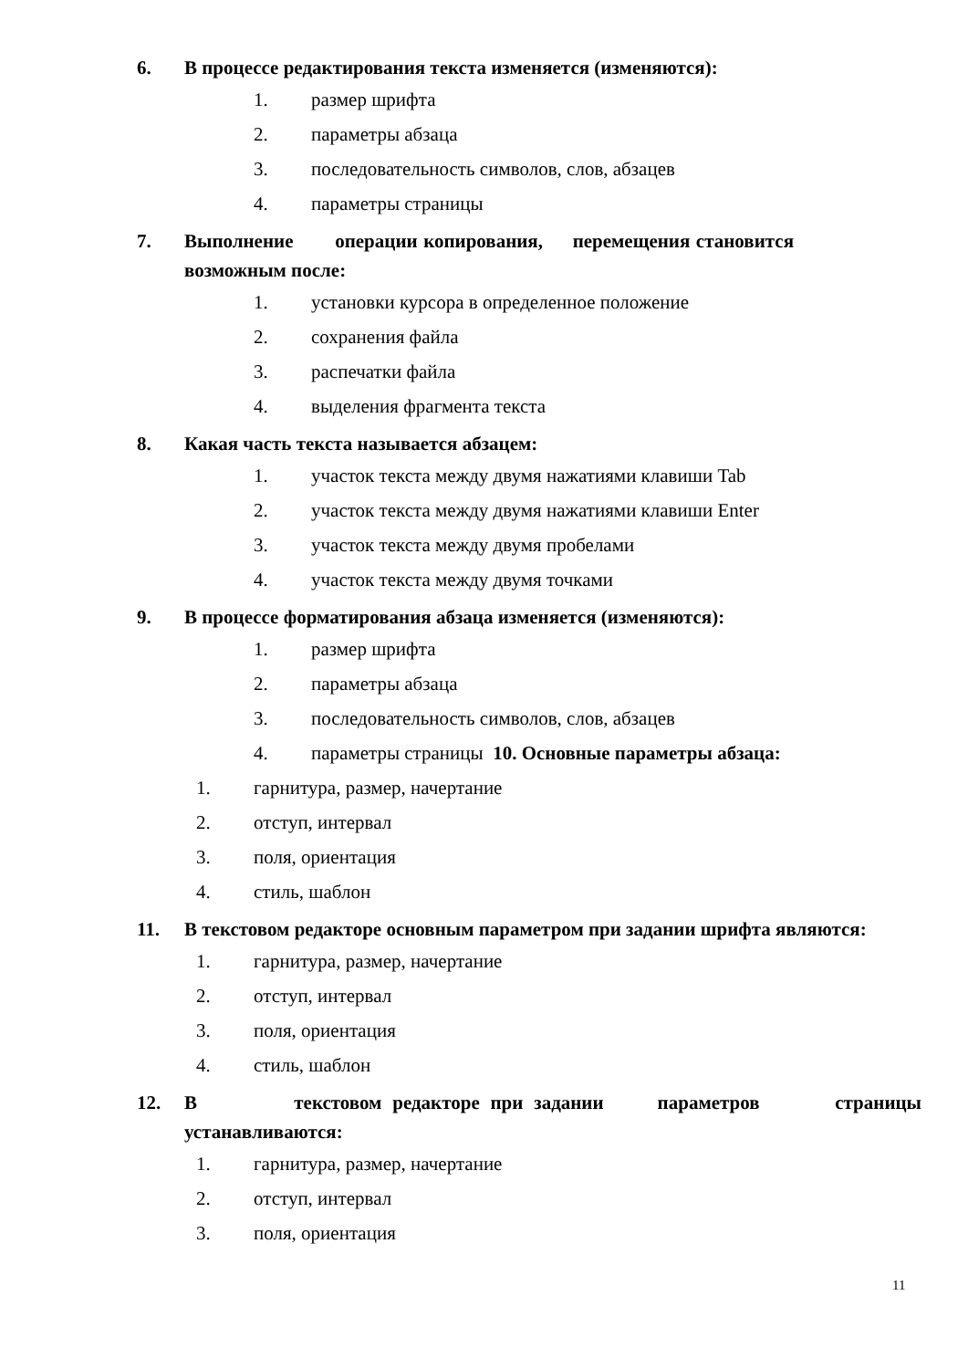6. В процессе редактирования текста изменяется (изменяются):
1. размер шрифта
2. параметры абзаца
3. последовательность символов, слов, абзацев
4. параметры страницы
7. Выполнение операции копирования, перемещения становится возможным после:
1. установки курсора в определенное положение
2. сохранения файла
3. распечатки файла
4. выделения фрагмента текста
8. Какая часть текста называется абзацем:
1. участок текста между двумя нажатиями клавиши Tab
2. участок текста между двумя нажатиями клавиши Enter
3. участок текста между двумя пробелами
4. участок текста между двумя точками
9. В процессе форматирования абзаца изменяется (изменяются):
1. размер шрифта
2. параметры абзаца
3. последовательность символов, слов, абзацев
4. параметры страницы 10. Основные параметры абзаца:
1. гарнитура, размер, начертание
2. отступ, интервал
3. поля, ориентация
4. стиль, шаблон
11. В текстовом редакторе основным параметром при задании шрифта являются:
1. гарнитура, размер, начертание
2. отступ, интервал
3. поля, ориентация
4. стиль, шаблон
12. В текстовом редакторе при задании параметров страницы устанавливаются:
1. гарнитура, размер, начертание
2. отступ, интервал
3. поля, ориентация
11